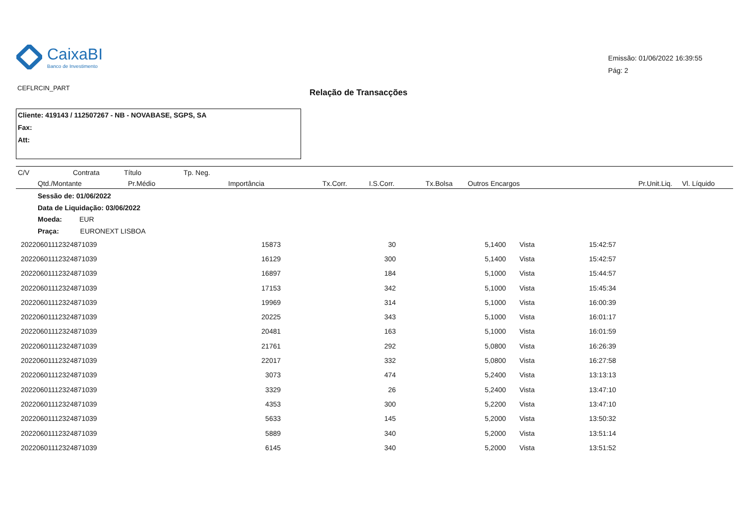CaixaBI
Banco de Investimento
Emissão: 01/06/2022 16:39:55
Pág: 2
CEFLRCIN_PART Relação de Transacções
Cliente: 419143 / 112507267 - NB - NOVABASE, SGPS, SA
Fax:
Att:
C/V Contrata Título Tp. Neg.
Qtd./Montante Pr.Médio Importância Tx.Corr. I.S.Corr. Tx.Bolsa Outros Encargos Pr.Unit.Liq. Vl. Líquido
Sessão de: 01/06/2022
Data de Liquidação: 03/06/2022
Moeda: EUR
Praça: EURONEXT LISBOA
| 20220601112324871039 | 15873 | 30 | 5,1400 | Vista | 15:42:57 |
| 20220601112324871039 | 16129 | 300 | 5,1400 | Vista | 15:42:57 |
| 20220601112324871039 | 16897 | 184 | 5,1000 | Vista | 15:44:57 |
| 20220601112324871039 | 17153 | 342 | 5,1000 | Vista | 15:45:34 |
| 20220601112324871039 | 19969 | 314 | 5,1000 | Vista | 16:00:39 |
| 20220601112324871039 | 20225 | 343 | 5,1000 | Vista | 16:01:17 |
| 20220601112324871039 | 20481 | 163 | 5,1000 | Vista | 16:01:59 |
| 20220601112324871039 | 21761 | 292 | 5,0800 | Vista | 16:26:39 |
| 20220601112324871039 | 22017 | 332 | 5,0800 | Vista | 16:27:58 |
| 20220601112324871039 | 3073 | 474 | 5,2400 | Vista | 13:13:13 |
| 20220601112324871039 | 3329 | 26 | 5,2400 | Vista | 13:47:10 |
| 20220601112324871039 | 4353 | 300 | 5,2200 | Vista | 13:47:10 |
| 20220601112324871039 | 5633 | 145 | 5,2000 | Vista | 13:50:32 |
| 20220601112324871039 | 5889 | 340 | 5,2000 | Vista | 13:51:14 |
| 20220601112324871039 | 6145 | 340 | 5,2000 | Vista | 13:51:52 |